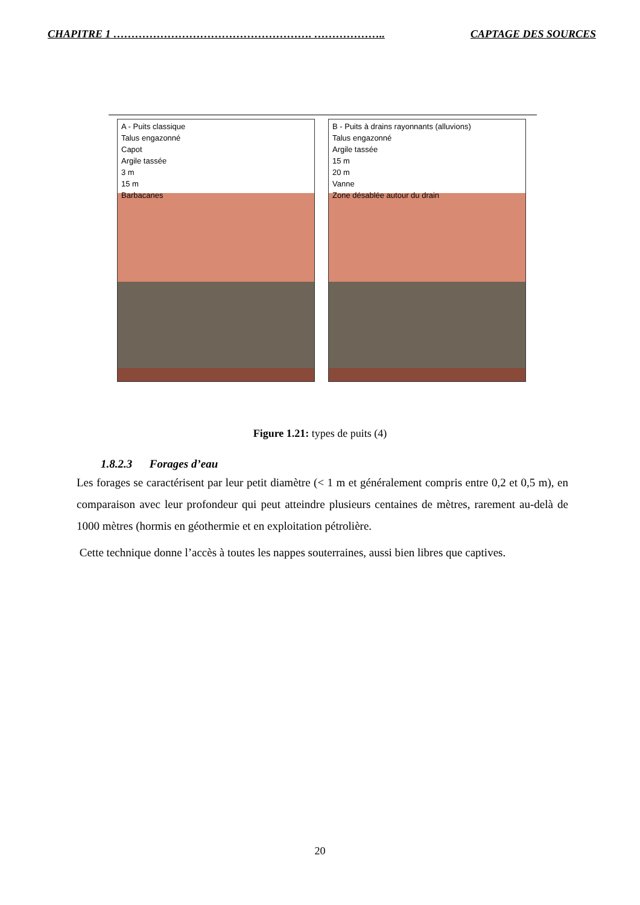CHAPITRE 1 ………………………………………………. ……………….. CAPTAGE DES SOURCES
A - Puits classique
Talus engazonné
Capot
Argile tassée
3 m
15 m
Barbacanes
B - Puits à drains rayonnants (alluvions)
Talus engazonné
Argile tassée
15 m
20 m
Vanne
Zone désablée autour du drain
Figure 1.21: types de puits (4)
1.8.2.3 Forages d’eau
Les forages se caractérisent par leur petit diamètre (< 1 m et généralement compris entre 0,2 et 0,5 m), en comparaison avec leur profondeur qui peut atteindre plusieurs centaines de mètres, rarement au-delà de 1000 mètres (hormis en géothermie et en exploitation pétrolière.
Cette technique donne l’accès à toutes les nappes souterraines, aussi bien libres que captives.
20